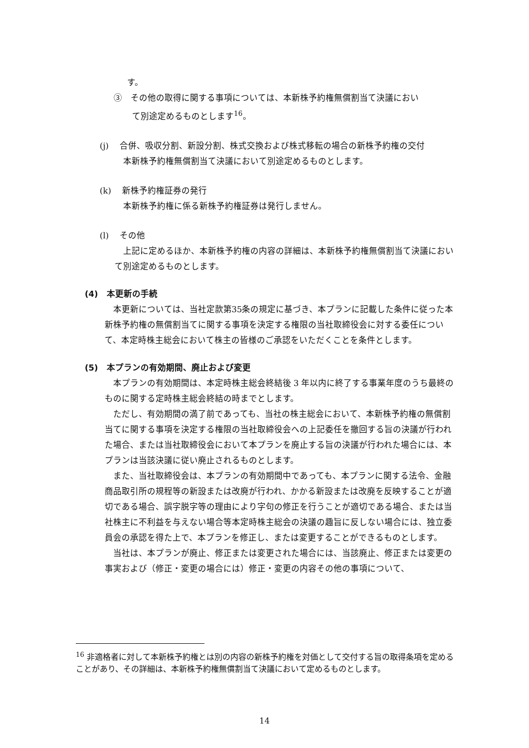す。
③　その他の取得に関する事項については、本新株予約権無償割当て決議におい
て別途定めるものとします<sup>16</sup>。
(j)　 合併、吸収分割、新設分割、株式交換および株式移転の場合の新株予約権の交付
本新株予約権無償割当て決議において別途定めるものとします。
(k)　 新株予約権証券の発行
本新株予約権に係る新株予約権証券は発行しません。
(l)　 その他
上記に定めるほか、本新株予約権の内容の詳細は、本新株予約権無償割当て決議において別途定めるものとします。
(4)　本更新の手続
本更新については、当社定款第35条の規定に基づき、本プランに記載した条件に従った本新株予約権の無償割当てに関する事項を決定する権限の当社取締役会に対する委任について、本定時株主総会において株主の皆様のご承認をいただくことを条件とします。
(5)　本プランの有効期間、廃止および変更
本プランの有効期間は、本定時株主総会終結後 3 年以内に終了する事業年度のうち最終のものに関する定時株主総会終結の時までとします。
ただし、有効期間の満了前であっても、当社の株主総会において、本新株予約権の無償割当てに関する事項を決定する権限の当社取締役会への上記委任を撤回する旨の決議が行われた場合、または当社取締役会において本プランを廃止する旨の決議が行われた場合には、本プランは当該決議に従い廃止されるものとします。
また、当社取締役会は、本プランの有効期間中であっても、本プランに関する法令、金融商品取引所の規程等の新設または改廃が行われ、かかる新設または改廃を反映することが適切である場合、誤字脱字等の理由により字句の修正を行うことが適切である場合、または当社株主に不利益を与えない場合等本定時株主総会の決議の趣旨に反しない場合には、独立委員会の承認を得た上で、本プランを修正し、または変更することができるものとします。
当社は、本プランが廃止、修正または変更された場合には、当該廃止、修正または変更の事実および（修正・変更の場合には）修正・変更の内容その他の事項について、
<sup>16</sup> 非適格者に対して本新株予約権とは別の内容の新株予約権を対価として交付する旨の取得条項を定めることがあり、その詳細は、本新株予約権無償割当て決議において定めるものとします。
14